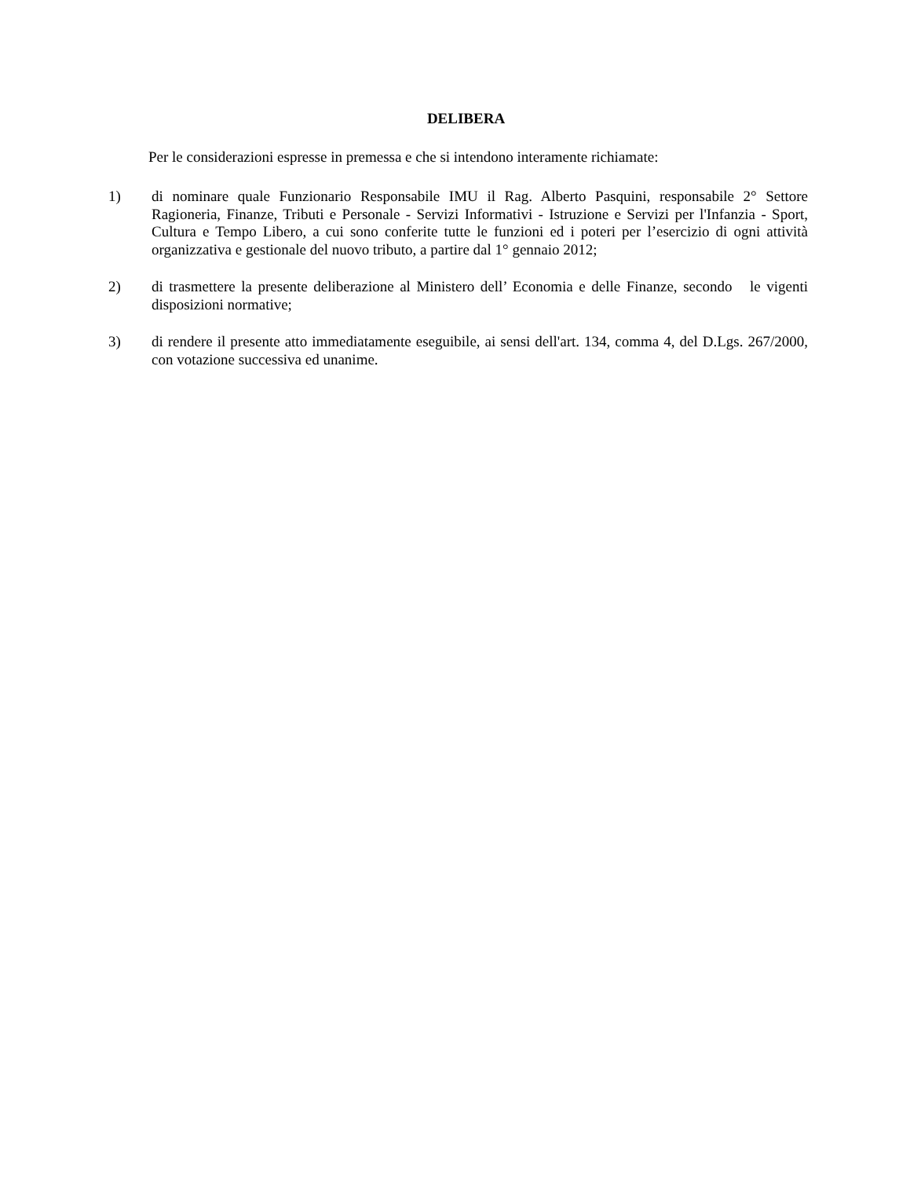DELIBERA
Per le considerazioni espresse in premessa e che si intendono interamente richiamate:
1) di nominare quale Funzionario Responsabile IMU il Rag. Alberto Pasquini, responsabile 2° Settore Ragioneria, Finanze, Tributi e Personale - Servizi Informativi - Istruzione e Servizi per l'Infanzia - Sport, Cultura e Tempo Libero, a cui sono conferite tutte le funzioni ed i poteri per l’esercizio di ogni attività organizzativa e gestionale del nuovo tributo, a partire dal 1° gennaio 2012;
2) di trasmettere la presente deliberazione al Ministero dell’ Economia e delle Finanze, secondo le vigenti disposizioni normative;
3) di rendere il presente atto immediatamente eseguibile, ai sensi dell'art. 134, comma 4, del D.Lgs. 267/2000, con votazione successiva ed unanime.